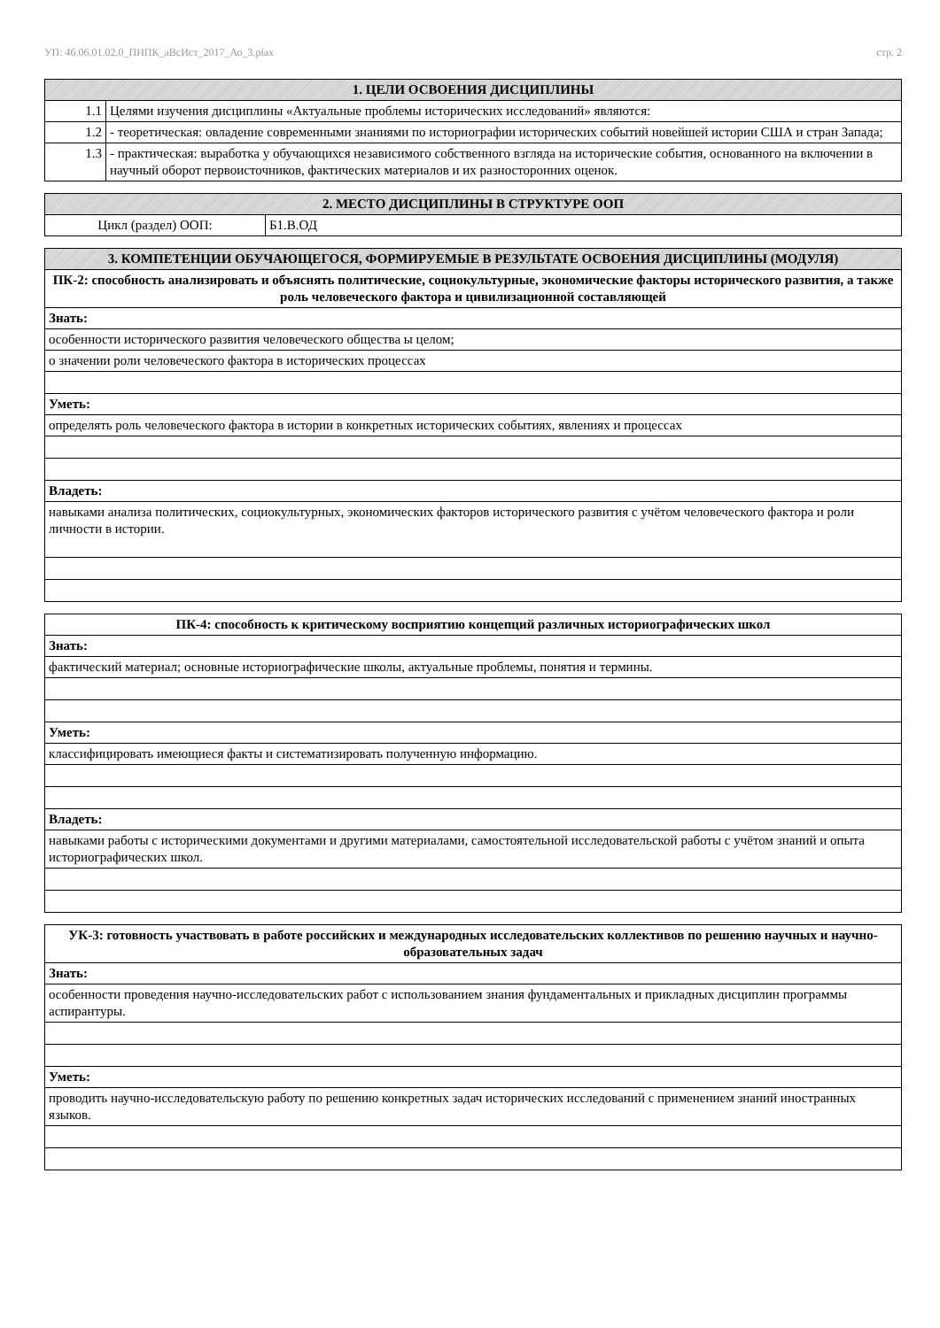УП: 46.06.01.02.0_ПНПК_аВсИст_2017_Ао_3.plax стр. 2
| 1. ЦЕЛИ ОСВОЕНИЯ ДИСЦИПЛИНЫ | |
| --- | --- |
| 1.1 | Целями изучения дисциплины «Актуальные проблемы исторических исследований» являются: |
| 1.2 | - теоретическая: овладение современными знаниями по историографии исторических событий новейшей истории США и стран Запада; |
| 1.3 | - практическая: выработка у обучающихся независимого собственного взгляда на исторические события, основанного на включении в научный оборот первоисточников, фактических материалов и их разносторонних оценок. |
| 2. МЕСТО ДИСЦИПЛИНЫ В СТРУКТУРЕ ООП | |
| --- | --- |
| Цикл (раздел) ООП: | Б1.В.ОД |
| 3. КОМПЕТЕНЦИИ ОБУЧАЮЩЕГОСЯ, ФОРМИРУЕМЫЕ В РЕЗУЛЬТАТЕ ОСВОЕНИЯ ДИСЦИПЛИНЫ (МОДУЛЯ) |
| --- |
| ПК-2: способность анализировать и объяснять политические, социокультурные, экономические факторы исторического развития, а также роль человеческого фактора и цивилизационной составляющей |
| Знать: |
| особенности исторического развития человеческого общества ы целом; |
| о значении роли человеческого фактора в исторических процессах |
| Уметь: |
| определять роль человеческого фактора в истории в конкретных исторических событиях, явлениях и процессах |
| Владеть: |
| навыками анализа политических, социокультурных, экономических факторов исторического развития с учётом человеческого фактора и роли личности в истории. |
| ПК-4: способность к критическому восприятию концепций различных историографических школ |
| Знать: |
| фактический материал; основные историографические школы, актуальные проблемы, понятия и термины. |
| Уметь: |
| классифицировать имеющиеся факты и систематизировать полученную информацию. |
| Владеть: |
| навыками работы с историческими документами и другими материалами, самостоятельной исследовательской работы с учётом знаний и опыта историографических школ. |
| УК-3: готовность участвовать в работе российских и международных исследовательских коллективов по решению научных и научно-образовательных задач |
| Знать: |
| особенности проведения научно-исследовательских работ с использованием знания фундаментальных и прикладных дисциплин программы аспирантуры. |
| Уметь: |
| проводить научно-исследовательскую работу по решению конкретных задач исторических исследований с применением знаний иностранных языков. |